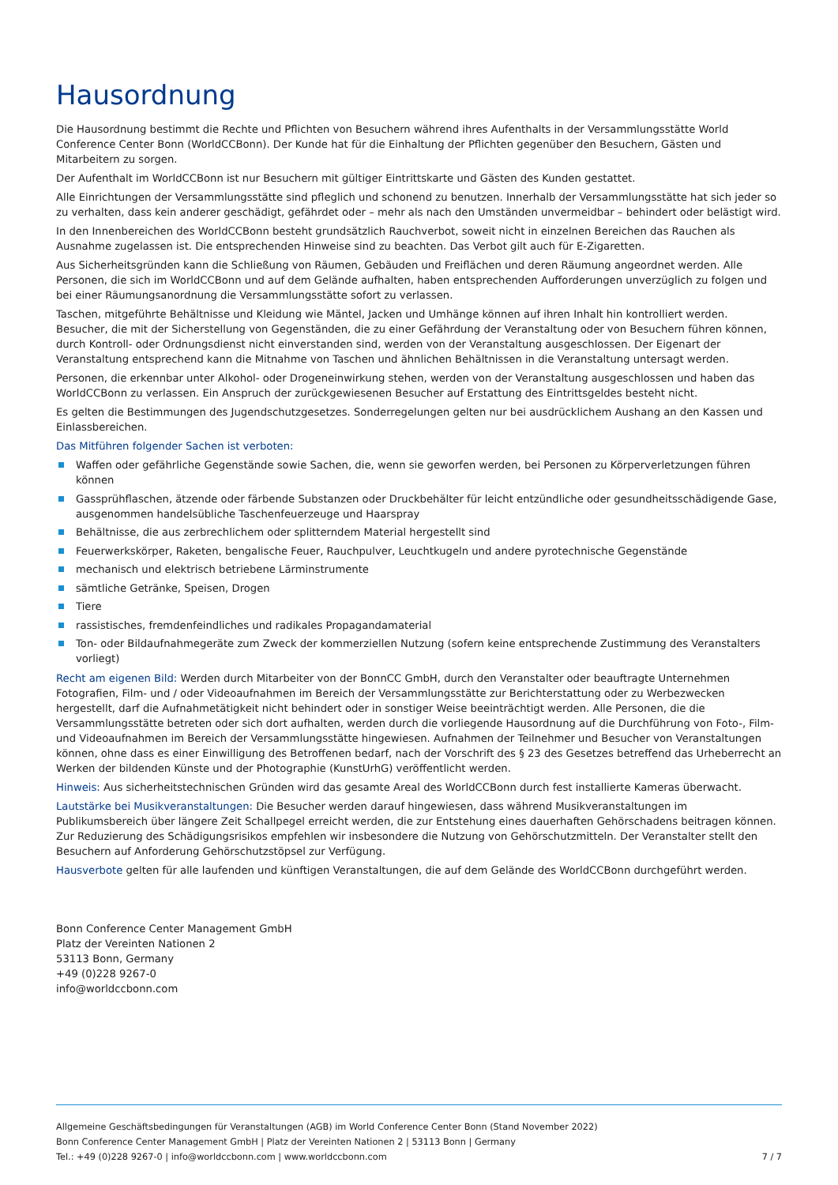Hausordnung
Die Hausordnung bestimmt die Rechte und Pflichten von Besuchern während ihres Aufenthalts in der Versammlungsstätte World Conference Center Bonn (WorldCCBonn). Der Kunde hat für die Einhaltung der Pflichten gegenüber den Besuchern, Gästen und Mitarbeitern zu sorgen.
Der Aufenthalt im WorldCCBonn ist nur Besuchern mit gültiger Eintrittskarte und Gästen des Kunden gestattet.
Alle Einrichtungen der Versammlungsstätte sind pfleglich und schonend zu benutzen. Innerhalb der Versammlungsstätte hat sich jeder so zu verhalten, dass kein anderer geschädigt, gefährdet oder – mehr als nach den Umständen unvermeidbar – behindert oder belästigt wird.
In den Innenbereichen des WorldCCBonn besteht grundsätzlich Rauchverbot, soweit nicht in einzelnen Bereichen das Rauchen als Ausnahme zugelassen ist. Die entsprechenden Hinweise sind zu beachten. Das Verbot gilt auch für E-Zigaretten.
Aus Sicherheitsgründen kann die Schließung von Räumen, Gebäuden und Freiflächen und deren Räumung angeordnet werden. Alle Personen, die sich im WorldCCBonn und auf dem Gelände aufhalten, haben entsprechenden Aufforderungen unverzüglich zu folgen und bei einer Räumungsanordnung die Versammlungsstätte sofort zu verlassen.
Taschen, mitgeführte Behältnisse und Kleidung wie Mäntel, Jacken und Umhänge können auf ihren Inhalt hin kontrolliert werden. Besucher, die mit der Sicherstellung von Gegenständen, die zu einer Gefährdung der Veranstaltung oder von Besuchern führen können, durch Kontroll- oder Ordnungsdienst nicht einverstanden sind, werden von der Veranstaltung ausgeschlossen. Der Eigenart der Veranstaltung entsprechend kann die Mitnahme von Taschen und ähnlichen Behältnissen in die Veranstaltung untersagt werden.
Personen, die erkennbar unter Alkohol- oder Drogeneinwirkung stehen, werden von der Veranstaltung ausgeschlossen und haben das WorldCCBonn zu verlassen. Ein Anspruch der zurückgewiesenen Besucher auf Erstattung des Eintrittsgeldes besteht nicht.
Es gelten die Bestimmungen des Jugendschutzgesetzes. Sonderregelungen gelten nur bei ausdrücklichem Aushang an den Kassen und Einlassbereichen.
Das Mitführen folgender Sachen ist verboten:
Waffen oder gefährliche Gegenstände sowie Sachen, die, wenn sie geworfen werden, bei Personen zu Körperverletzungen führen können
Gassprühflaschen, ätzende oder färbende Substanzen oder Druckbehälter für leicht entzündliche oder gesundheitsschädigende Gase, ausgenommen handelsübliche Taschenfeuerzeuge und Haarspray
Behältnisse, die aus zerbrechlichem oder splitterndem Material hergestellt sind
Feuerwerkskörper, Raketen, bengalische Feuer, Rauchpulver, Leuchtkugeln und andere pyrotechnische Gegenstände
mechanisch und elektrisch betriebene Lärminstrumente
sämtliche Getränke, Speisen, Drogen
Tiere
rassistisches, fremdenfeindliches und radikales Propagandamaterial
Ton- oder Bildaufnahmegeräte zum Zweck der kommerziellen Nutzung (sofern keine entsprechende Zustimmung des Veranstalters vorliegt)
Recht am eigenen Bild: Werden durch Mitarbeiter von der BonnCC GmbH, durch den Veranstalter oder beauftragte Unternehmen Fotografien, Film- und / oder Videoaufnahmen im Bereich der Versammlungsstätte zur Berichterstattung oder zu Werbezwecken hergestellt, darf die Aufnahmetätigkeit nicht behindert oder in sonstiger Weise beeinträchtigt werden. Alle Personen, die die Versammlungsstätte betreten oder sich dort aufhalten, werden durch die vorliegende Hausordnung auf die Durchführung von Foto-, Film- und Videoaufnahmen im Bereich der Versammlungsstätte hingewiesen. Aufnahmen der Teilnehmer und Besucher von Veranstaltungen können, ohne dass es einer Einwilligung des Betroffenen bedarf, nach der Vorschrift des § 23 des Gesetzes betreffend das Urheberrecht an Werken der bildenden Künste und der Photographie (KunstUrhG) veröffentlicht werden.
Hinweis: Aus sicherheitstechnischen Gründen wird das gesamte Areal des WorldCCBonn durch fest installierte Kameras überwacht.
Lautstärke bei Musikveranstaltungen: Die Besucher werden darauf hingewiesen, dass während Musikveranstaltungen im Publikumsbereich über längere Zeit Schallpegel erreicht werden, die zur Entstehung eines dauerhaften Gehörschadens beitragen können. Zur Reduzierung des Schädigungsrisikos empfehlen wir insbesondere die Nutzung von Gehörschutzmitteln. Der Veranstalter stellt den Besuchern auf Anforderung Gehörschutzstöpsel zur Verfügung.
Hausverbote gelten für alle laufenden und künftigen Veranstaltungen, die auf dem Gelände des WorldCCBonn durchgeführt werden.
Bonn Conference Center Management GmbH
Platz der Vereinten Nationen 2
53113 Bonn, Germany
+49 (0)228 9267-0
info@worldccbonn.com
Allgemeine Geschäftsbedingungen für Veranstaltungen (AGB) im World Conference Center Bonn (Stand November 2022)
Bonn Conference Center Management GmbH | Platz der Vereinten Nationen 2 | 53113 Bonn | Germany
Tel.: +49 (0)228 9267-0 | info@worldccbonn.com | www.worldccbonn.com 7 / 7